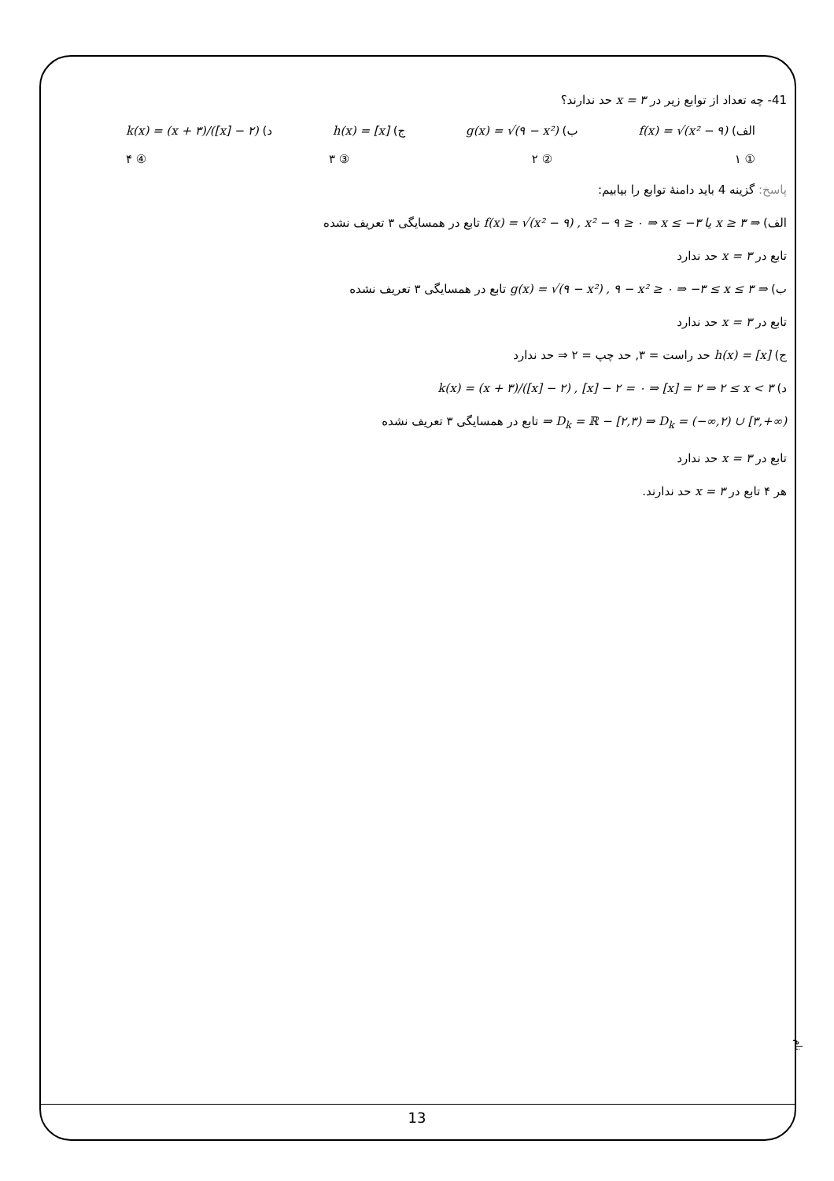41- چه تعداد از توابع زیر در x = ۳ حد ندارند؟
الف) f(x) = √(x² − ۹) ب) g(x) = √(۹ − x²) ج) h(x) = [x] د) k(x) = (x + ۳)/([x] − ۲)
① ۱ ② ۲ ③ ۳ ④ ۴
پاسخ: گزینه 4 باید دامنهٔ توابع را بیابیم:
الف) f(x) = √(x² − ۹) , x² − ۹ ≥ ۰ ⇒ x ≤ −۳ یا x ≥ ۳ ⇒ تابع در همسایگی ۳ تعریف نشده
تابع در x = ۳ حد ندارد
ب) g(x) = √(۹ − x²) , ۹ − x² ≥ ۰ ⇒ −۳ ≤ x ≤ ۳ ⇒ تابع در همسایگی ۳ تعریف نشده
تابع در x = ۳ حد ندارد
ج) h(x) = [x] حد راست = ۳, حد چپ = ۲ ⇒ حد ندارد
د) k(x) = (x + ۳)/([x] − ۲) , [x] − ۲ = ۰ ⇒ [x] = ۲ ⇒ ۲ ≤ x < ۳
⇒ D<sub>k</sub> = ℝ − [۲,۳) ⇒ D<sub>k</sub> = (−∞,۲) ∪ [۳,+∞) تابع در همسایگی ۳ تعریف نشده
تابع در x = ۳ حد ندارد
هر ۴ تابع در x = ۳ حد ندارند.
نام
13